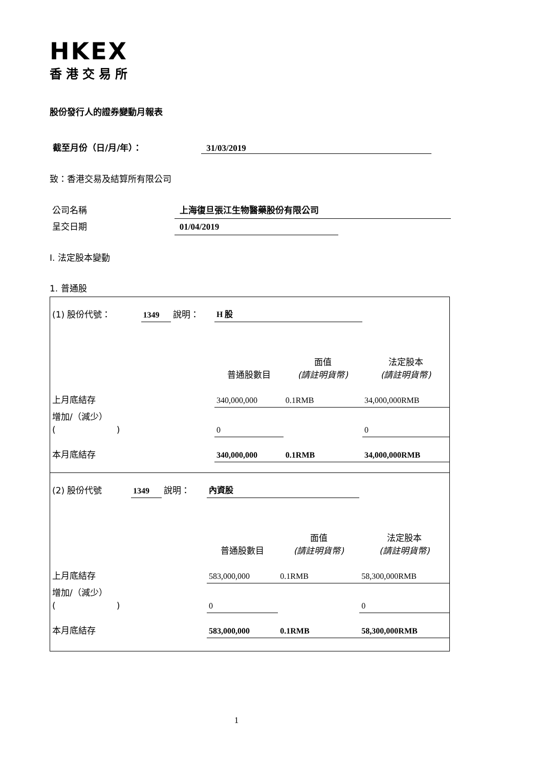HKEX
香港交易所
股份發行人的證券變動月報表
截至月份（日/月/年）： 31/03/2019
致：香港交易及結算所有限公司
公司名稱 上海復旦張江生物醫藥股份有限公司
呈交日期 01/04/2019
I. 法定股本變動
1. 普通股
| (1) 股份代號： | 1349 | 說明： | H 股 | | |
| | | | 普通股數目 | 面值 (請註明貨幣) | 法定股本 (請註明貨幣) |
| 上月底結存 | | | 340,000,000 | 0.1RMB | 34,000,000RMB |
| 增加/（減少） ( ) | | | 0 | | 0 |
| 本月底結存 | | | 340,000,000 | 0.1RMB | 34,000,000RMB |
| (2) 股份代號 | 1349 | 說明： | 內資股 | | |
| | | | 普通股數目 | 面值 (請註明貨幣) | 法定股本 (請註明貨幣) |
| 上月底結存 | | | 583,000,000 | 0.1RMB | 58,300,000RMB |
| 增加/（減少） ( ) | | | 0 | | 0 |
| 本月底結存 | | | 583,000,000 | 0.1RMB | 58,300,000RMB |
1